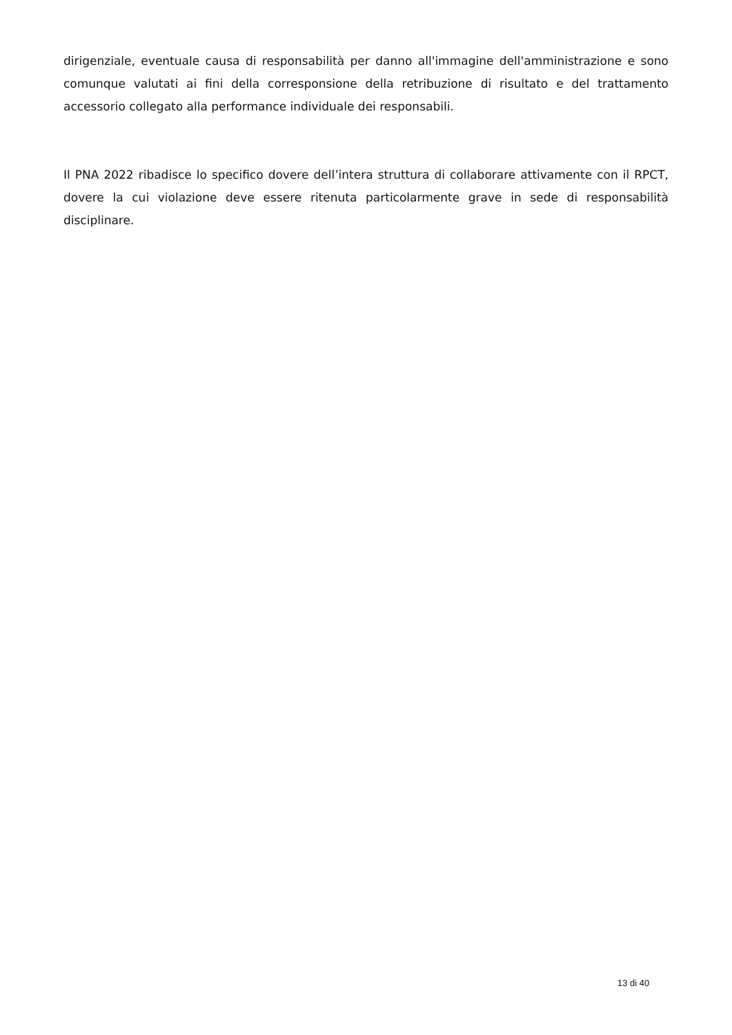dirigenziale, eventuale causa di responsabilità per danno all'immagine dell'amministrazione e sono comunque valutati ai fini della corresponsione della retribuzione di risultato e del trattamento accessorio collegato alla performance individuale dei responsabili.
Il PNA 2022 ribadisce lo specifico dovere dell’intera struttura di collaborare attivamente con il RPCT, dovere la cui violazione deve essere ritenuta particolarmente grave in sede di responsabilità disciplinare.
13 di 40